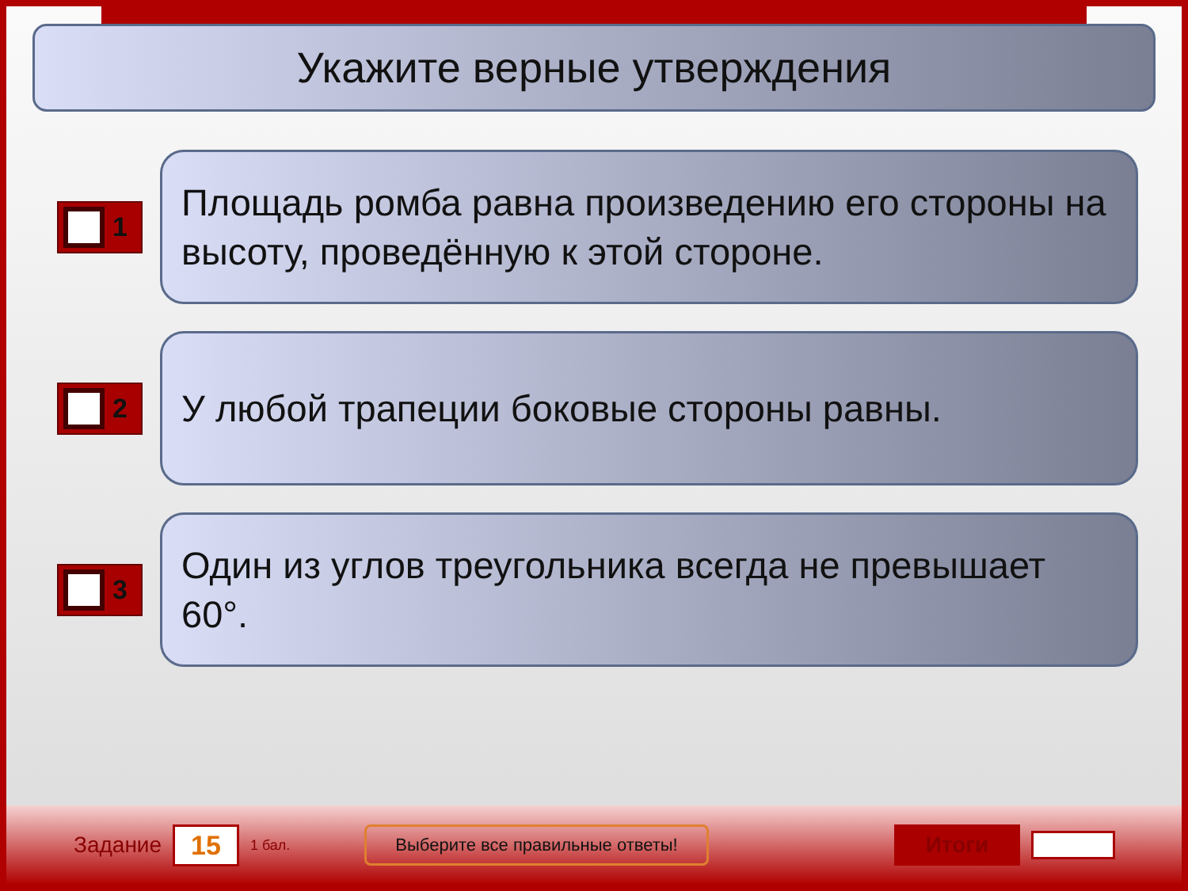Укажите верные утверждения
1
Площадь ромба равна произведению его стороны на высоту, проведённую к этой стороне.
2
У любой трапеции боковые стороны равны.
3
Один из углов треугольника всегда не превышает 60°.
Задание 15 1 бал. Выберите все правильные ответы! Итоги